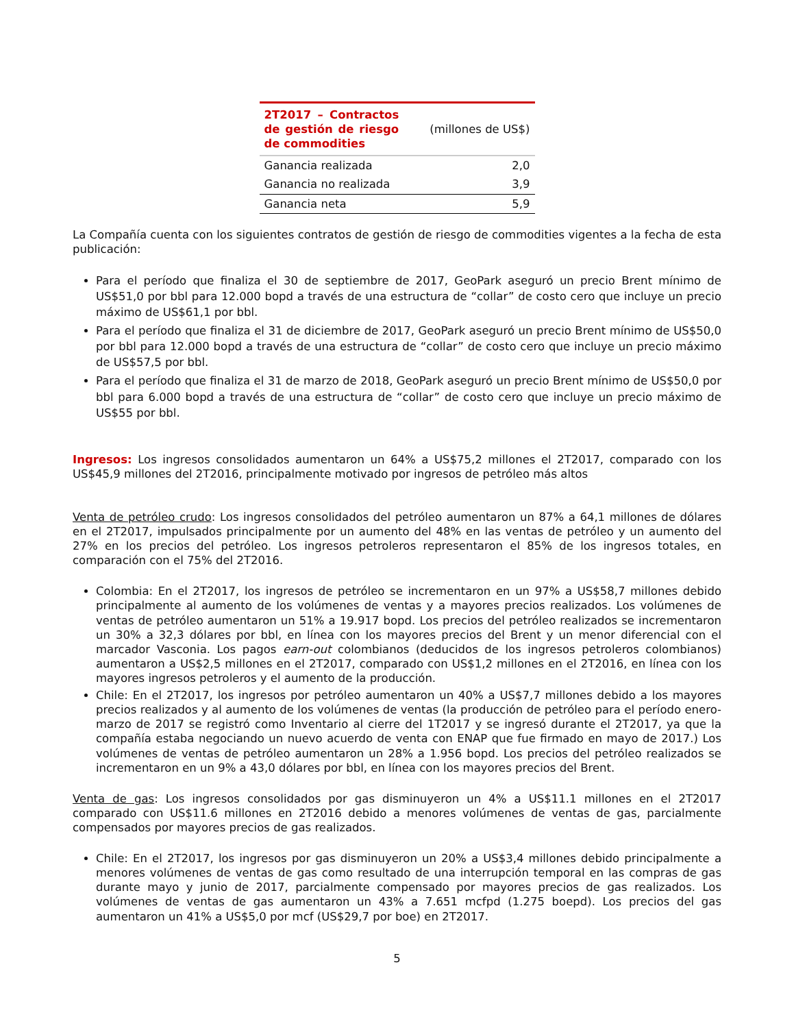| 2T2017 – Contractos de gestión de riesgo de commodities | (millones de US$) |
| --- | --- |
| Ganancia realizada | 2,0 |
| Ganancia no realizada | 3,9 |
| Ganancia neta | 5,9 |
La Compañía cuenta con los siguientes contratos de gestión de riesgo de commodities vigentes a la fecha de esta publicación:
Para el período que finaliza el 30 de septiembre de 2017, GeoPark aseguró un precio Brent mínimo de US$51,0 por bbl para 12.000 bopd a través de una estructura de “collar” de costo cero que incluye un precio máximo de US$61,1 por bbl.
Para el período que finaliza el 31 de diciembre de 2017, GeoPark aseguró un precio Brent mínimo de US$50,0 por bbl para 12.000 bopd a través de una estructura de “collar” de costo cero que incluye un precio máximo de US$57,5 por bbl.
Para el período que finaliza el 31 de marzo de 2018, GeoPark aseguró un precio Brent mínimo de US$50,0 por bbl para 6.000 bopd a través de una estructura de “collar” de costo cero que incluye un precio máximo de US$55 por bbl.
Ingresos: Los ingresos consolidados aumentaron un 64% a US$75,2 millones el 2T2017, comparado con los US$45,9 millones del 2T2016, principalmente motivado por ingresos de petróleo más altos
Venta de petróleo crudo: Los ingresos consolidados del petróleo aumentaron un 87% a 64,1 millones de dólares en el 2T2017, impulsados principalmente por un aumento del 48% en las ventas de petróleo y un aumento del 27% en los precios del petróleo. Los ingresos petroleros representaron el 85% de los ingresos totales, en comparación con el 75% del 2T2016.
Colombia: En el 2T2017, los ingresos de petróleo se incrementaron en un 97% a US$58,7 millones debido principalmente al aumento de los volúmenes de ventas y a mayores precios realizados. Los volúmenes de ventas de petróleo aumentaron un 51% a 19.917 bopd. Los precios del petróleo realizados se incrementaron un 30% a 32,3 dólares por bbl, en línea con los mayores precios del Brent y un menor diferencial con el marcador Vasconia. Los pagos earn-out colombianos (deducidos de los ingresos petroleros colombianos) aumentaron a US$2,5 millones en el 2T2017, comparado con US$1,2 millones en el 2T2016, en línea con los mayores ingresos petroleros y el aumento de la producción.
Chile: En el 2T2017, los ingresos por petróleo aumentaron un 40% a US$7,7 millones debido a los mayores precios realizados y al aumento de los volúmenes de ventas (la producción de petróleo para el período enero-marzo de 2017 se registró como Inventario al cierre del 1T2017 y se ingresó durante el 2T2017, ya que la compañía estaba negociando un nuevo acuerdo de venta con ENAP que fue firmado en mayo de 2017.) Los volúmenes de ventas de petróleo aumentaron un 28% a 1.956 bopd. Los precios del petróleo realizados se incrementaron en un 9% a 43,0 dólares por bbl, en línea con los mayores precios del Brent.
Venta de gas: Los ingresos consolidados por gas disminuyeron un 4% a US$11.1 millones en el 2T2017 comparado con US$11.6 millones en 2T2016 debido a menores volúmenes de ventas de gas, parcialmente compensados por mayores precios de gas realizados.
Chile: En el 2T2017, los ingresos por gas disminuyeron un 20% a US$3,4 millones debido principalmente a menores volúmenes de ventas de gas como resultado de una interrupción temporal en las compras de gas durante mayo y junio de 2017, parcialmente compensado por mayores precios de gas realizados. Los volúmenes de ventas de gas aumentaron un 43% a 7.651 mcfpd (1.275 boepd). Los precios del gas aumentaron un 41% a US$5,0 por mcf (US$29,7 por boe) en 2T2017.
5